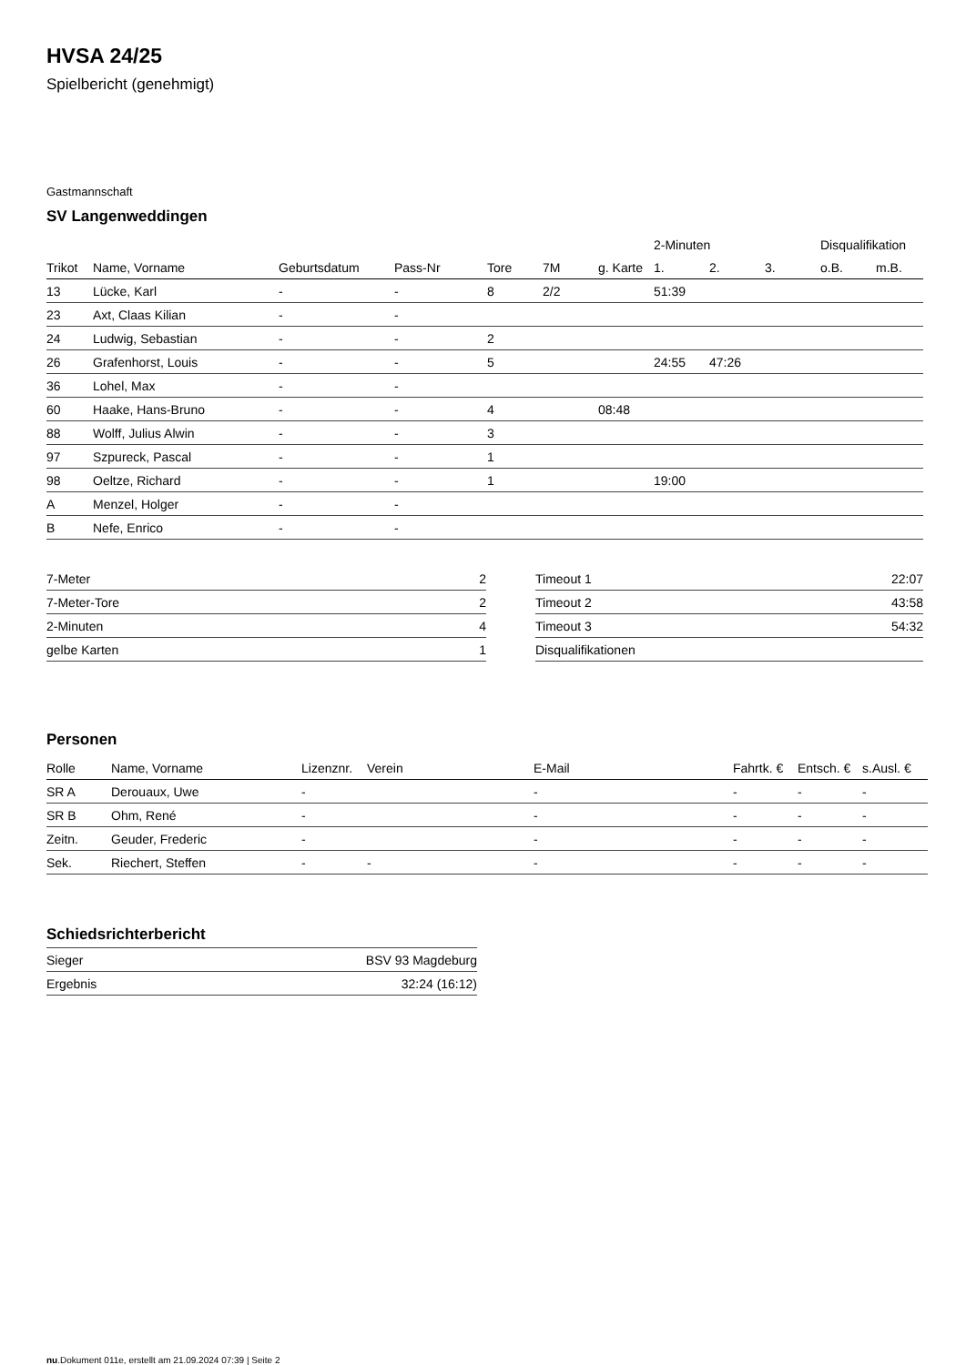HVSA 24/25
Spielbericht (genehmigt)
Gastmannschaft
SV Langenweddingen
| | | | | | | | 2-Minuten | | | Disqualifikation | |
| --- | --- | --- | --- | --- | --- | --- | --- | --- | --- | --- | --- |
| Trikot | Name, Vorname | Geburtsdatum | Pass-Nr | Tore | 7M | g. Karte | 1. | 2. | 3. | o.B. | m.B. |
| 13 | Lücke, Karl | - | - | 8 | 2/2 | | 51:39 | | | | |
| 23 | Axt, Claas Kilian | - | - | | | | | | | | |
| 24 | Ludwig, Sebastian | - | - | 2 | | | | | | | |
| 26 | Grafenhorst, Louis | - | - | 5 | | | 24:55 | 47:26 | | | |
| 36 | Lohel, Max | - | - | | | | | | | | |
| 60 | Haake, Hans-Bruno | - | - | 4 | | 08:48 | | | | | |
| 88 | Wolff, Julius Alwin | - | - | 3 | | | | | | | |
| 97 | Szpureck, Pascal | - | - | 1 | | | | | | | |
| 98 | Oeltze, Richard | - | - | 1 | | | 19:00 | | | | |
| A | Menzel, Holger | - | - | | | | | | | | |
| B | Nefe, Enrico | - | - | | | | | | | | |
| 7-Meter | 2 |
| 7-Meter-Tore | 2 |
| 2-Minuten | 4 |
| gelbe Karten | 1 |
| Timeout 1 | 22:07 |
| Timeout 2 | 43:58 |
| Timeout 3 | 54:32 |
| Disqualifikationen | |
Personen
| Rolle | Name, Vorname | Lizenznr. | Verein | E-Mail | Fahrtk. € | Entsch. € | s.Ausl. € |
| --- | --- | --- | --- | --- | --- | --- | --- |
| SR A | Derouaux, Uwe | - | | - | - | - | - |
| SR B | Ohm, René | - | | - | - | - | - |
| Zeitn. | Geuder, Frederic | - | | - | - | - | - |
| Sek. | Riechert, Steffen | - | - | - | - | - | - |
Schiedsrichterbericht
| Sieger | BSV 93 Magdeburg |
| Ergebnis | 32:24 (16:12) |
nu.Dokument 011e, erstellt am 21.09.2024 07:39 | Seite 2